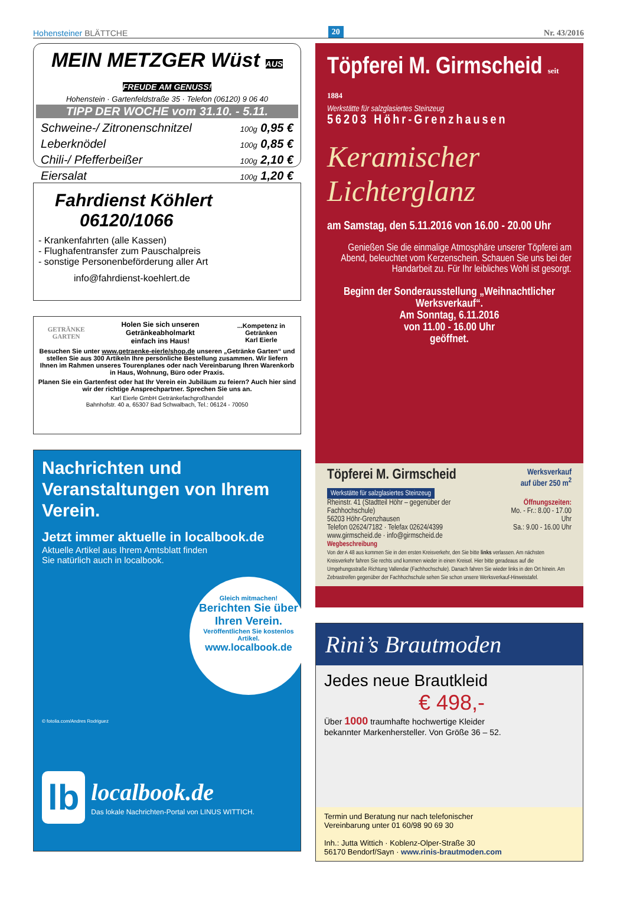Hohensteiner BLÄTTCHE 20 Nr. 43/2016
MEIN METZGER Wüst AUS FREUDE AM GENUSS!
Hohenstein · Gartenfeldstraße 35 · Telefon (06120) 9 06 40
TIPP DER WOCHE vom 31.10. - 5.11.
| Schweine-/ Zitronenschnitzel | 100g 0,95 € |
| Leberknödel | 100g 0,85 € |
| Chili-/ Pfefferbeißer | 100g 2,10 € |
| Eiersalat | 100g 1,20 € |
Fahrdienst Köhlert
06120/1066
- Krankenfahrten (alle Kassen)
- Flughafentransfer zum Pauschalpreis
- sonstige Personenbeförderung aller Art
info@fahrdienst-koehlert.de
GETRÄNKE GARTEN Holen Sie sich unseren Getränkeabholmarkt
einfach ins Haus!...Kompetenz in Getränken
Karl Eierle
Besuchen Sie unter www.getraenke-eierle/shop.de unseren „Getränke Garten“ und stellen Sie aus 300 Artikeln Ihre persönliche Bestellung zusammen. Wir liefern Ihnen im Rahmen unseres Tourenplanes oder nach Vereinbarung Ihren Warenkorb in Haus, Wohnung, Büro oder Praxis.
Planen Sie ein Gartenfest oder hat Ihr Verein ein Jubiläum zu feiern? Auch hier sind wir der richtige Ansprechpartner. Sprechen Sie uns an.
Karl Eierle GmbH Getränkefachgroßhandel
Bahnhofstr. 40 a, 65307 Bad Schwalbach, Tel.: 06124 - 70050
Nachrichten und Veranstaltungen von Ihrem Verein.
Jetzt immer aktuelle in localbook.de
Aktuelle Artikel aus Ihrem Amtsblatt finden
Sie natürlich auch in localbook.
Gleich mitmachen!
Berichten Sie über Ihren Verein.
Veröffentlichen Sie kostenlos Artikel.
www.localbook.de
© fotolia.com/Andres Rodriguez
lb localbook.de
Das lokale Nachrichten-Portal von LINUS WITTICH.
Töpferei M. Girmscheid seit 1884
Werkstätte für salzglasiertes Steinzeug
56203 Höhr-Grenzhausen
Keramischer Lichterglanz
am Samstag, den 5.11.2016 von 16.00 - 20.00 Uhr
Genießen Sie die einmalige Atmosphäre unserer Töpferei am Abend, beleuchtet vom Kerzenschein. Schauen Sie uns bei der Handarbeit zu. Für Ihr leibliches Wohl ist gesorgt.
Beginn der Sonderausstellung „Weihnachtlicher Werksverkauf“.
Am Sonntag, 6.11.2016
von 11.00 - 16.00 Uhr
geöffnet.
Töpferei M. Girmscheid Werksverkauf
auf über 250 m<sup>2</sup>
Werkstätte für salzglasiertes Steinzeug
Rheinstr. 41 (Stadtteil Höhr – gegenüber der Fachhochschule)
56203 Höhr-Grenzhausen
Telefon 02624/7182 · Telefax 02624/4399
www.girmscheid.de · info@girmscheid.de Öffnungszeiten:
Mo. - Fr.: 8.00 - 17.00 Uhr
Sa.: 9.00 - 16.00 Uhr
Wegbeschreibung
Von der A 48 aus kommen Sie in den ersten Kreisverkehr, den Sie bitte links verlassen. Am nächsten Kreisverkehr fahren Sie rechts und kommen wieder in einen Kreisel. Hier bitte geradeaus auf die Umgehungsstraße Richtung Vallendar (Fachhochschule). Danach fahren Sie wieder links in den Ort hinein. Am Zebrastreifen gegenüber der Fachhochschule sehen Sie schon unsere Werksverkauf-Hinweistafel.
Rini’s Brautmoden
Jedes neue Brautkleid
€ 498,-
Über 1000 traumhafte hochwertige Kleider
bekannter Markenhersteller. Von Größe 36 – 52.
Termin und Beratung nur nach telefonischer
Vereinbarung unter 01 60/98 90 69 30
Inh.: Jutta Wittich · Koblenz-Olper-Straße 30
56170 Bendorf/Sayn · www.rinis-brautmoden.com